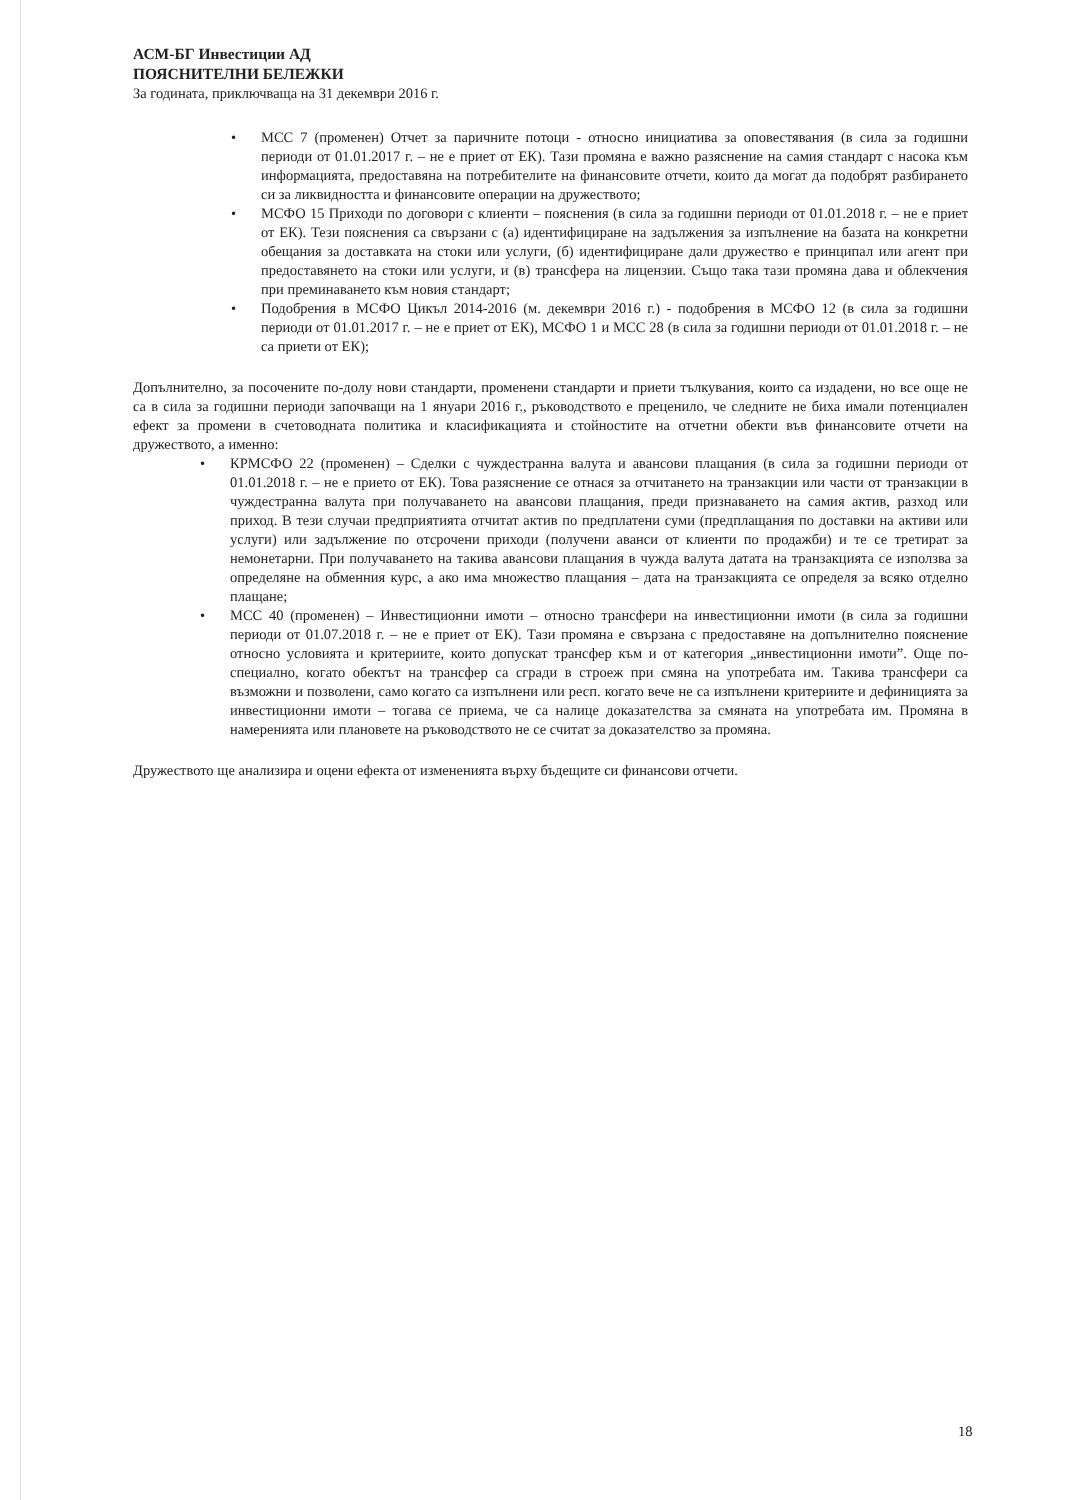АСМ-БГ Инвестиции АД
ПОЯСНИТЕЛНИ БЕЛЕЖКИ
За годината, приключваща на 31 декември 2016 г.
• МСС 7 (променен) Отчет за паричните потоци - относно инициатива за оповестявания (в сила за годишни периоди от 01.01.2017 г. – не е приет от ЕК). Тази промяна е важно разяснение на самия стандарт с насока към информацията, предоставяна на потребителите на финансовите отчети, които да могат да подобрят разбирането си за ликвидността и финансовите операции на дружеството;
• МСФО 15 Приходи по договори с клиенти – пояснения (в сила за годишни периоди от 01.01.2018 г. – не е приет от ЕК). Тези пояснения са свързани с (а) идентифициране на задължения за изпълнение на базата на конкретни обещания за доставката на стоки или услуги, (б) идентифициране дали дружество е принципал или агент при предоставянето на стоки или услуги, и (в) трансфера на лицензии. Също така тази промяна дава и облекчения при преминаването към новия стандарт;
• Подобрения в МСФО Цикъл 2014-2016 (м. декември 2016 г.) - подобрения в МСФО 12 (в сила за годишни периоди от 01.01.2017 г. – не е приет от ЕК), МСФО 1 и МСС 28 (в сила за годишни периоди от 01.01.2018 г. – не са приети от ЕК);
Допълнително, за посочените по-долу нови стандарти, променени стандарти и приети тълкувания, които са издадени, но все още не са в сила за годишни периоди започващи на 1 януари 2016 г., ръководството е преценило, че следните не биха имали потенциален ефект за промени в счетоводната политика и класификацията и стойностите на отчетни обекти във финансовите отчети на дружеството, а именно:
• КРМСФО 22 (променен) – Сделки с чуждестранна валута и авансови плащания (в сила за годишни периоди от 01.01.2018 г. – не е прието от ЕК). Това разяснение се отнася за отчитането на транзакции или части от транзакции в чуждестранна валута при получаването на авансови плащания, преди признаването на самия актив, разход или приход. В тези случаи предприятията отчитат актив по предплатени суми (предплащания по доставки на активи или услуги) или задължение по отсрочени приходи (получени аванси от клиенти по продажби) и те се третират за немонетарни. При получаването на такива авансови плащания в чужда валута датата на транзакцията се използва за определяне на обменния курс, а ако има множество плащания – дата на транзакцията се определя за всяко отделно плащане;
• МСС 40 (променен) – Инвестиционни имоти – относно трансфери на инвестиционни имоти (в сила за годишни периоди от 01.07.2018 г. – не е приет от ЕК). Тази промяна е свързана с предоставяне на допълнително пояснение относно условията и критериите, които допускат трансфер към и от категория „инвестиционни имоти”. Още по-специално, когато обектът на трансфер са сгради в строеж при смяна на употребата им. Такива трансфери са възможни и позволени, само когато са изпълнени или респ. когато вече не са изпълнени критериите и дефиницията за инвестиционни имоти – тогава се приема, че са налице доказателства за смяната на употребата им. Промяна в намеренията или плановете на ръководството не се считат за доказателство за промяна.
Дружеството ще анализира и оцени ефекта от измененията върху бъдещите си финансови отчети.
18